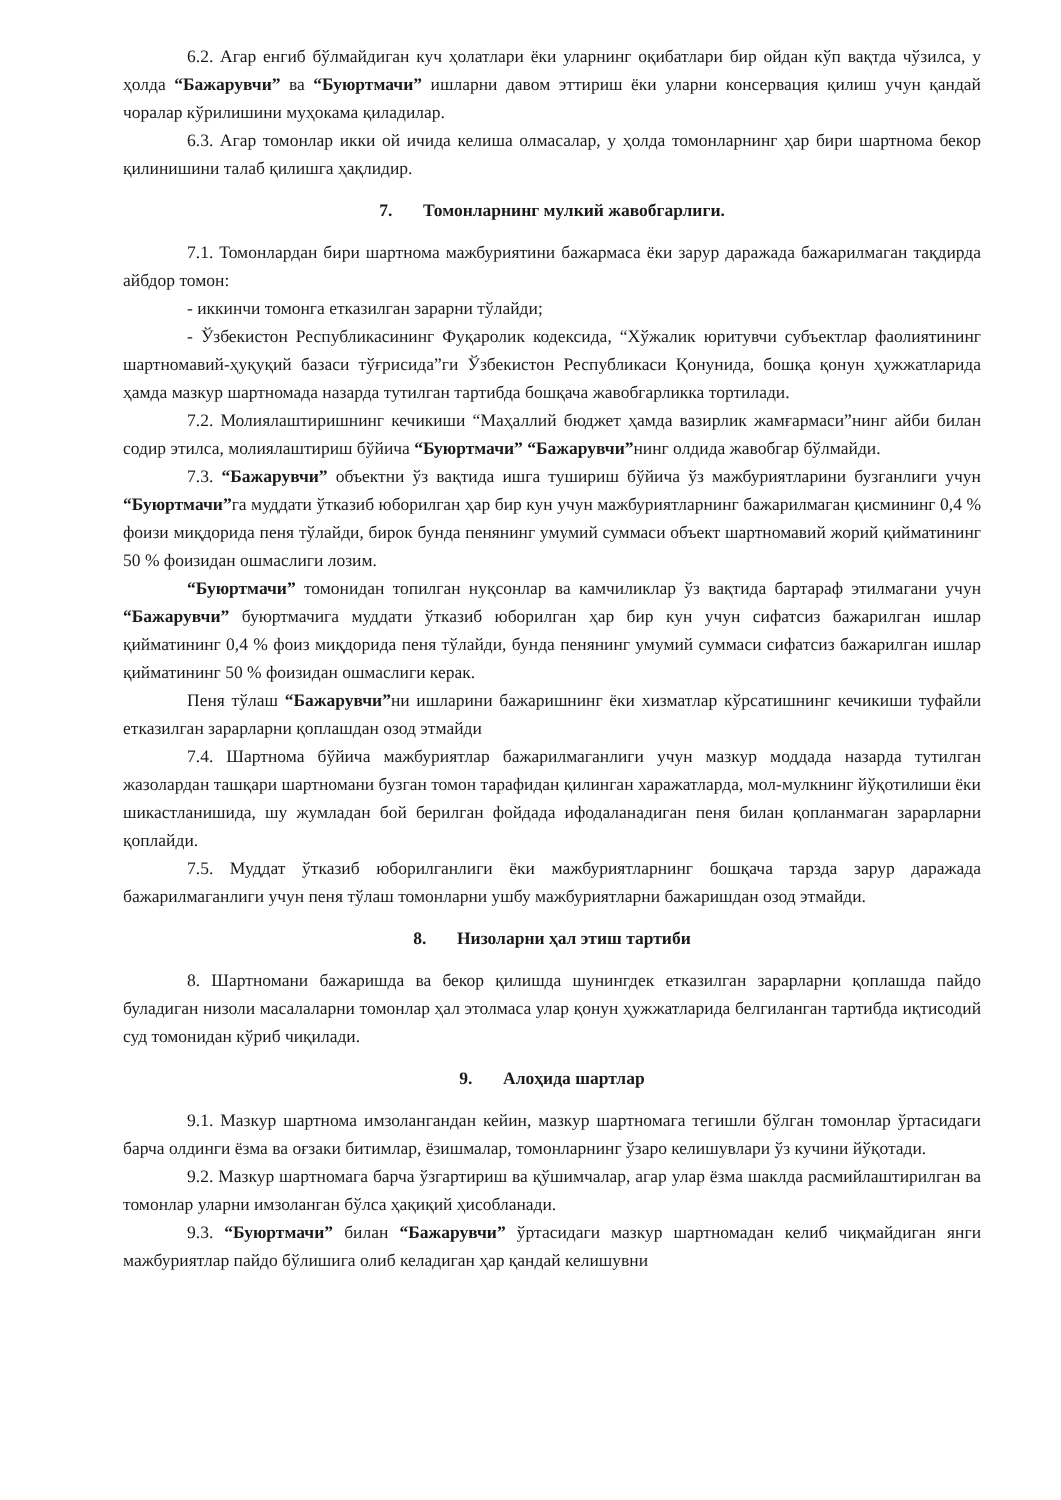6.2. Агар енгиб бўлмайдиган куч ҳолатлари ёки уларнинг оқибатлари бир ойдан кўп вақтда чўзилса, у ҳолда “Бажарувчи” ва “Буюртмачи” ишларни давом эттириш ёки уларни консервация қилиш учун қандай чоралар кўрилишини муҳокама қиладилар.
6.3. Агар томонлар икки ой ичида келиша олмасалар, у ҳолда томонларнинг ҳар бири шартнома бекор қилинишини талаб қилишга ҳақлидир.
7. Томонларнинг мулкий жавобгарлиги.
7.1. Томонлардан бири шартнома мажбуриятини бажармаса ёки зарур даражада бажарилмаган тақдирда айбдор томон:
- иккинчи томонга етказилган зарарни тўлайди;
- Ўзбекистон Республикасининг Фуқаролик кодексида, “Хўжалик юритувчи субъектлар фаолиятининг шартномавий-ҳуқуқий базаси тўғрисида”ги Ўзбекистон Республикаси Қонунида, бошқа қонун ҳужжатларида ҳамда мазкур шартномада назарда тутилган тартибда бошқача жавобгарликка тортилади.
7.2. Молиялаштиришнинг кечикиши “Маҳаллий бюджет ҳамда вазирлик жамғармаси”нинг айби билан содир этилса, молиялаштириш бўйича “Буюртмачи” “Бажарувчи”нинг олдида жавобгар бўлмайди.
7.3. “Бажарувчи” объектни ўз вақтида ишга тушириш бўйича ўз мажбуриятларини бузганлиги учун “Буюртмачи”га муддати ўтказиб юборилган ҳар бир кун учун мажбуриятларнинг бажарилмаган қисмининг 0,4 % фоизи миқдорида пеня тўлайди, бирок бунда пенянинг умумий суммаси объект шартномавий жорий қийматининг 50 % фоизидан ошмаслиги лозим.
“Буюртмачи” томонидан топилган нуқсонлар ва камчиликлар ўз вақтида бартараф этилмагани учун “Бажарувчи” буюртмачига муддати ўтказиб юборилган ҳар бир кун учун сифатсиз бажарилган ишлар қийматининг 0,4 % фоиз миқдорида пеня тўлайди, бунда пенянинг умумий суммаси сифатсиз бажарилган ишлар қийматининг 50 % фоизидан ошмаслиги керак.
Пеня тўлаш “Бажарувчи”ни ишларини бажаришнинг ёки хизматлар кўрсатишнинг кечикиши туфайли етказилган зарарларни қоплашдан озод этмайди
7.4. Шартнома бўйича мажбуриятлар бажарилмаганлиги учун мазкур моддада назарда тутилган жазолардан ташқари шартномани бузган томон тарафидан қилинган харажатларда, мол-мулкнинг йўқотилиши ёки шикастланишида, шу жумладан бой берилган фойдада ифодаланадиган пеня билан қопланмаган зарарларни қоплайди.
7.5. Муддат ўтказиб юборилганлиги ёки мажбуриятларнинг бошқача тарзда зарур даражада бажарилмаганлиги учун пеня тўлаш томонларни ушбу мажбуриятларни бажаришдан озод этмайди.
8. Низоларни ҳал этиш тартиби
8. Шартномани бажаришда ва бекор қилишда шунингдек етказилган зарарларни қоплашда пайдо буладиган низоли масалаларни томонлар ҳал этолмаса улар қонун ҳужжатларида белгиланган тартибда иқтисодий суд томонидан кўриб чиқилади.
9. Алоҳида шартлар
9.1. Мазкур шартнома имзолангандан кейин, мазкур шартномага тегишли бўлган томонлар ўртасидаги барча олдинги ёзма ва оғзаки битимлар, ёзишмалар, томонларнинг ўзаро келишувлари ўз кучини йўқотади.
9.2. Мазкур шартномага барча ўзгартириш ва қўшимчалар, агар улар ёзма шаклда расмийлаштирилган ва томонлар уларни имзоланган бўлса ҳақиқий ҳисобланади.
9.3. “Буюртмачи” билан “Бажарувчи” ўртасидаги мазкур шартномадан келиб чиқмайдиган янги мажбуриятлар пайдо бўлишига олиб келадиган ҳар қандай келишувни